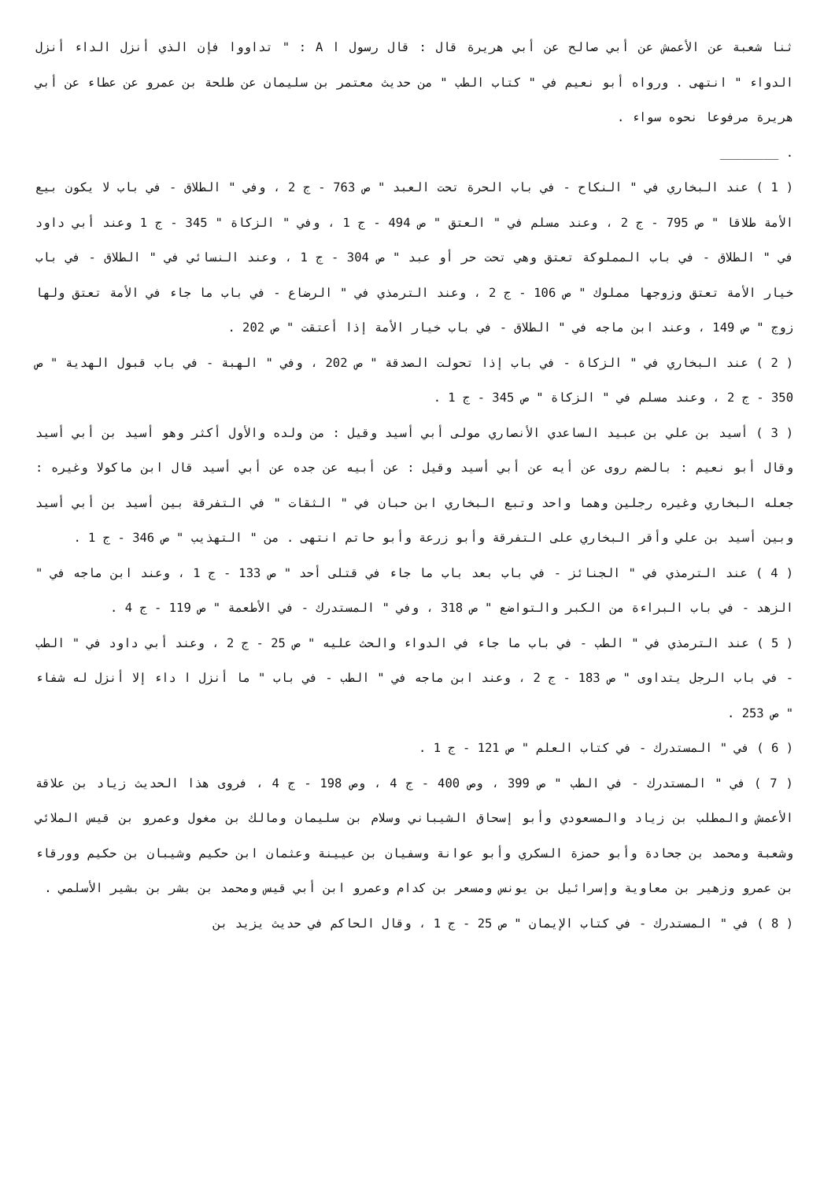ثنا شعبة عن الأعمش عن أبي صالح عن أبي هريرة قال : قال رسول ا A : " تداووا فإن الذي أنزل الداء أنزل الدواء " انتهى . ورواه أبو نعيم في " كتاب الطب " من حديث معتمر بن سليمان عن طلحة بن عمرو عن عطاء عن أبي هريرة مرفوعا نحوه سواء .
. ________
( 1 ) عند البخاري في " النكاح - في باب الحرة تحت العبد " ص 763 - ج 2 ، وفي " الطلاق - في باب لا يكون بيع الأمة طلاقا " ص 795 - ج 2 ، وعند مسلم في " العتق " ص 494 - ج 1 ، وفي " الزكاة " 345 - ج 1 وعند أبي داود في " الطلاق - في باب المملوكة تعتق وهي تحت حر أو عبد " ص 304 - ج 1 ، وعند النسائي في " الطلاق - في باب خيار الأمة تعتق وزوجها مملوك " ص 106 - ج 2 ، وعند الترمذي في " الرضاع - في باب ما جاء في الأمة تعتق ولها زوج " ص 149 ، وعند ابن ماجه في " الطلاق - في باب خيار الأمة إذا أعتقت " ص 202 .
( 2 ) عند البخاري في " الزكاة - في باب إذا تحولت الصدقة " ص 202 ، وفي " الهبة - في باب قبول الهدية " ص 350 - ج 2 ، وعند مسلم في " الزكاة " ص 345 - ج 1 .
( 3 ) أسيد بن علي بن عبيد الساعدي الأنصاري مولى أبي أسيد وقيل : من ولده والأول أكثر وهو أسيد بن أبي أسيد وقال أبو نعيم : بالضم روى عن أيه عن أبي أسيد وقيل : عن أبيه عن جده عن أبي أسيد قال ابن ماكولا وغيره : جعله البخاري وغيره رجلين وهما واحد وتبع البخاري ابن حبان في " الثقات " في التفرقة بين أسيد بن أبي أسيد وبين أسيد بن علي وأقر البخاري على التفرقة وأبو زرعة وأبو حاتم انتهى . من " التهذيب " ص 346 - ج 1 .
( 4 ) عند الترمذي في " الجنائز - في باب بعد باب ما جاء في قتلى أحد " ص 133 - ج 1 ، وعند ابن ماجه في " الزهد - في باب البراءة من الكبر والتواضع " ص 318 ، وفي " المستدرك - في الأطعمة " ص 119 - ج 4 .
( 5 ) عند الترمذي في " الطب - في باب ما جاء في الدواء والحث عليه " ص 25 - ج 2 ، وعند أبي داود في " الطب - في باب الرجل يتداوى " ص 183 - ج 2 ، وعند ابن ماجه في " الطب - في باب " ما أنزل ا داء إلا أنزل له شفاء " ص 253 .
( 6 ) في " المستدرك - في كتاب العلم " ص 121 - ج 1 .
( 7 ) في " المستدرك - في الطب " ص 399 ، وص 400 - ج 4 ، وص 198 - ج 4 ، فروى هذا الحديث زياد بن علاقة الأعمش والمطلب بن زياد والمسعودي وأبو إسحاق الشيباني وسلام بن سليمان ومالك بن مغول وعمرو بن قيس الملائي وشعبة ومحمد بن جحادة وأبو حمزة السكري وأبو عوانة وسفيان بن عيينة وعثمان ابن حكيم وشيبان بن حكيم وورقاء بن عمرو وزهير بن معاوية وإسرائيل بن يونس ومسعر بن كدام وعمرو ابن أبي قيس ومحمد بن بشر بن بشير الأسلمي .
( 8 ) في " المستدرك - في كتاب الإيمان " ص 25 - ج 1 ، وقال الحاكم في حديث يزيد بن